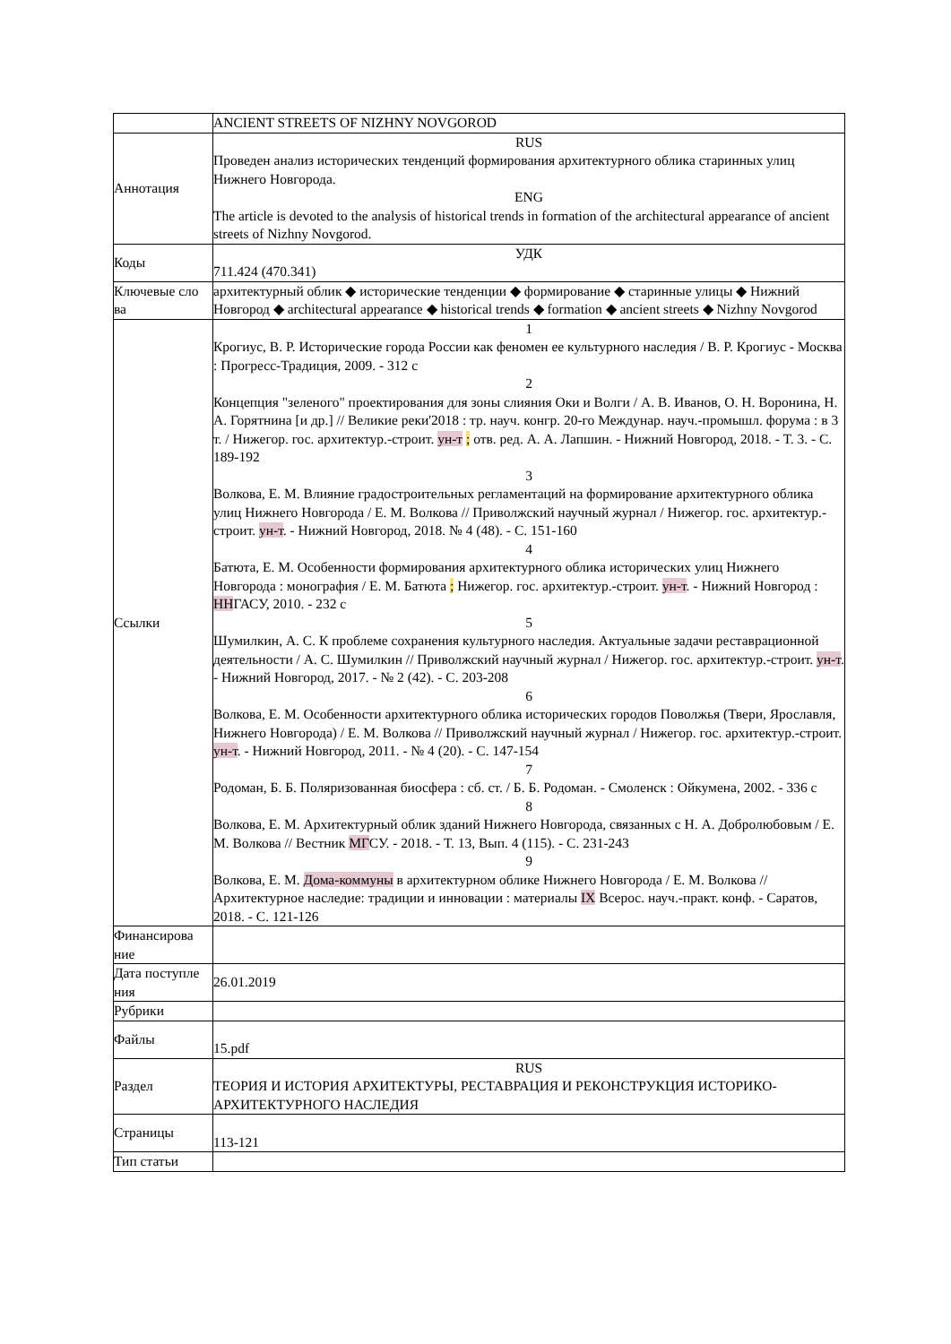| | ANCIENT STREETS OF NIZHNY NOVGOROD |
| Аннотация | RUS Проведен анализ исторических тенденций формирования архитектурного облика старинных улиц Нижнего Новгорода. ENG The article is devoted to the analysis of historical trends in formation of the architectural appearance of ancient streets of Nizhny Novgorod. |
| Коды | УДК 711.424 (470.341) |
| Ключевые сло ва | архитектурный облик ◆ исторические тенденции ◆ формирование ◆ старинные улицы ◆ Нижний Новгород ◆ architectural appearance ◆ historical trends ◆ formation ◆ ancient streets ◆ Nizhny Novgorod |
| Ссылки | 1 Крогиус, В. Р. Исторические города России как феномен ее культурного наследия / В. Р. Крогиус - Москва : Прогресс-Традиция, 2009. - 312 с 2 Концепция "зеленого" проектирования для зоны слияния Оки и Волги / А. В. Иванов, О. Н. Воронина, Н. А. Горятнина [и др.] // Великие реки'2018 : тр. науч. конгр. 20-го Междунар. науч.-промышл. форума : в 3 т. / Нижегор. гос. архитектур.-строит. ун-т ; отв. ред. А. А. Лапшин. - Нижний Новгород, 2018. - Т. 3. - С. 189-192 3 Волкова, Е. М. Влияние градостроительных регламентаций на формирование архитектурного облика улиц Нижнего Новгорода / Е. М. Волкова // Приволжский научный журнал / Нижегор. гос. архитектур.-строит. ун-т . - Нижний Новгород, 2018. № 4 (48). - С. 151-160 4 Батюта, Е. М. Особенности формирования архитектурного облика исторических улиц Нижнего Новгорода : монография / Е. М. Батюта ; Нижегор. гос. архитектур.-строит. ун-т . - Нижний Новгород : НН ГАСУ, 2010. - 232 с 5 Шумилкин, А. С. К проблеме сохранения культурного наследия. Актуальные задачи реставрационной деятельности / А. С. Шумилкин // Приволжский научный журнал / Нижегор. гос. архитектур.-строит. ун-т . - Нижний Новгород, 2017. - № 2 (42). - С. 203-208 6 Волкова, Е. М. Особенности архитектурного облика исторических городов Поволжья (Твери, Ярославля, Нижнего Новгорода) / Е. М. Волкова // Приволжский научный журнал / Нижегор. гос. архитектур.-строит. ун-т . - Нижний Новгород, 2011. - № 4 (20). - С. 147-154 7 Родоман, Б. Б. Поляризованная биосфера : сб. ст. / Б. Б. Родоман. - Смоленск : Ойкумена, 2002. - 336 с 8 Волкова, Е. М. Архитектурный облик зданий Нижнего Новгорода, связанных с Н. А. Добролюбовым / Е. М. Волкова // Вестник МГ СУ. - 2018. - Т. 13, Вып. 4 (115). - С. 231-243 9 Волкова, Е. М. Дома-коммуны в архитектурном облике Нижнего Новгорода / Е. М. Волкова // Архитектурное наследие: традиции и инновации : материалы IX Всерос. науч.-практ. конф. - Саратов, 2018. - С. 121-126 |
| Финансирова ние | |
| Дата поступле ния | 26.01.2019 |
| Рубрики | |
| Файлы | 15.pdf |
| Раздел | RUS ТЕОРИЯ И ИСТОРИЯ АРХИТЕКТУРЫ, РЕСТАВРАЦИЯ И РЕКОНСТРУКЦИЯ ИСТОРИКО-АРХИТЕКТУРНОГО НАСЛЕДИЯ |
| Страницы | 113-121 |
| Тип статьи | |